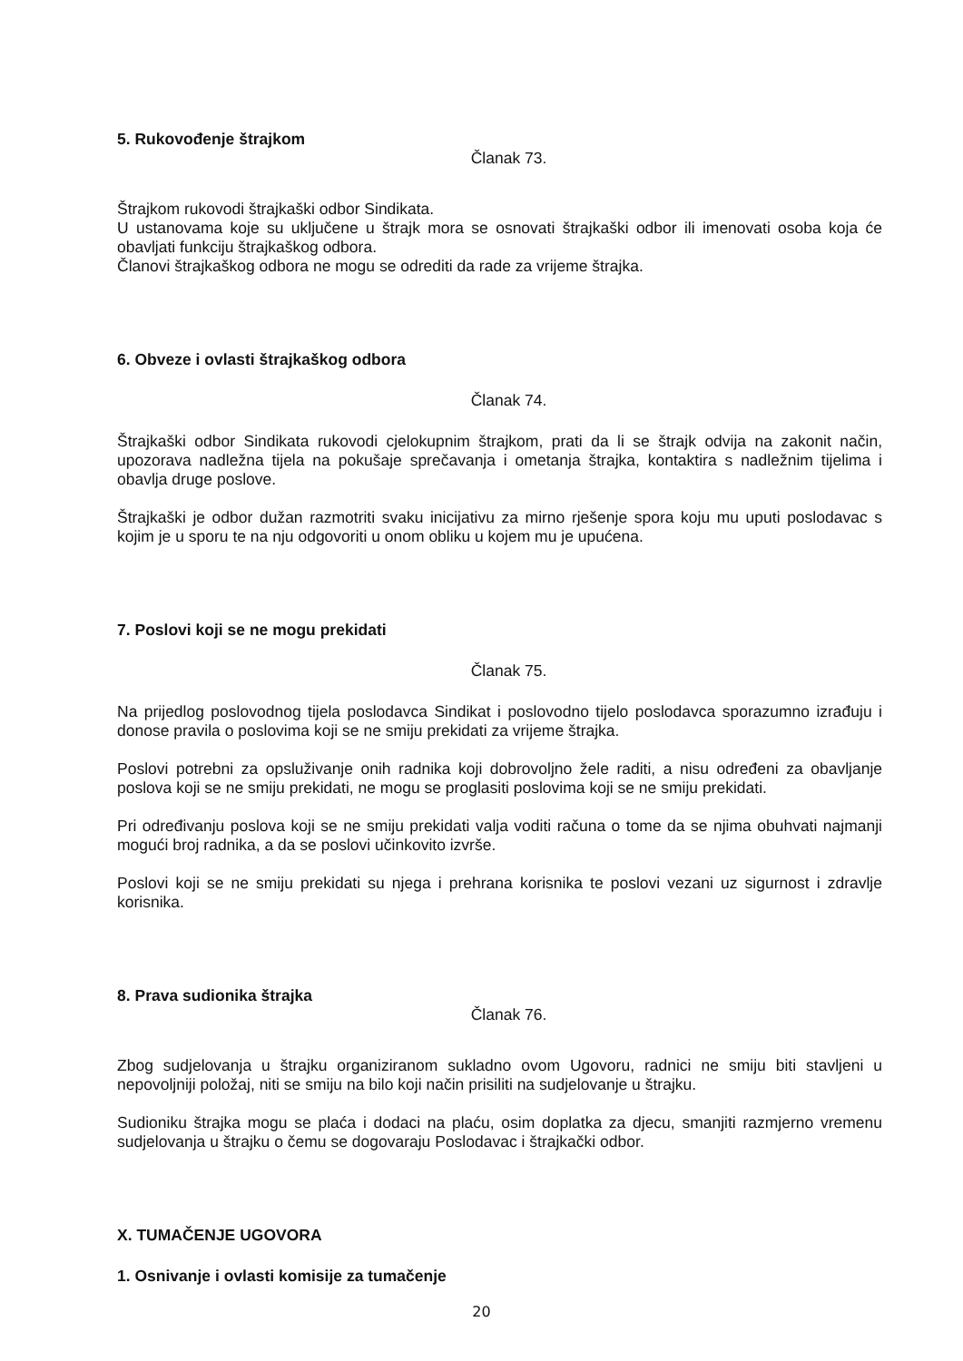5. Rukovođenje štrajkom
Članak 73.
Štrajkom rukovodi štrajkaški odbor Sindikata.
U ustanovama koje su uključene u štrajk mora se osnovati štrajkaški odbor ili imenovati osoba koja će obavljati funkciju štrajkaškog odbora.
Članovi štrajkaškog odbora ne mogu se odrediti da rade za vrijeme štrajka.
6. Obveze i ovlasti štrajkaškog odbora
Članak 74.
Štrajkaški odbor Sindikata rukovodi cjelokupnim štrajkom, prati da li se štrajk odvija na zakonit način, upozorava nadležna tijela na pokušaje sprečavanja i ometanja štrajka, kontaktira s nadležnim tijelima i obavlja druge poslove.
Štrajkaški je odbor dužan razmotriti svaku inicijativu za mirno rješenje spora koju mu uputi poslodavac s kojim je u sporu te na nju odgovoriti u onom obliku u kojem mu je upućena.
7. Poslovi koji se ne mogu prekidati
Članak 75.
Na prijedlog poslovodnog tijela poslodavca Sindikat i poslovodno tijelo poslodavca sporazumno izrađuju i donose pravila o poslovima koji se ne smiju prekidati za vrijeme štrajka.
Poslovi potrebni za opsluživanje onih radnika koji dobrovoljno žele raditi, a nisu određeni za obavljanje poslova koji se ne smiju prekidati, ne mogu se proglasiti poslovima koji se ne smiju prekidati.
Pri određivanju poslova koji se ne smiju prekidati valja voditi računa o tome da se njima obuhvati najmanji mogući broj radnika, a da se poslovi učinkovito izvrše.
Poslovi koji se ne smiju prekidati su njega i prehrana korisnika te poslovi vezani uz sigurnost i zdravlje korisnika.
8. Prava sudionika štrajka
Članak 76.
Zbog sudjelovanja u štrajku organiziranom sukladno ovom Ugovoru, radnici ne smiju biti stavljeni u nepovoljniji položaj, niti se smiju na bilo koji način prisiliti na sudjelovanje u štrajku.
Sudioniku štrajka mogu se plaća i dodaci na plaću, osim doplatka za djecu, smanjiti razmjerno vremenu sudjelovanja u štrajku o čemu se dogovaraju Poslodavac i štrajkački odbor.
X. TUMAČENJE UGOVORA
1. Osnivanje i ovlasti komisije za tumačenje
20